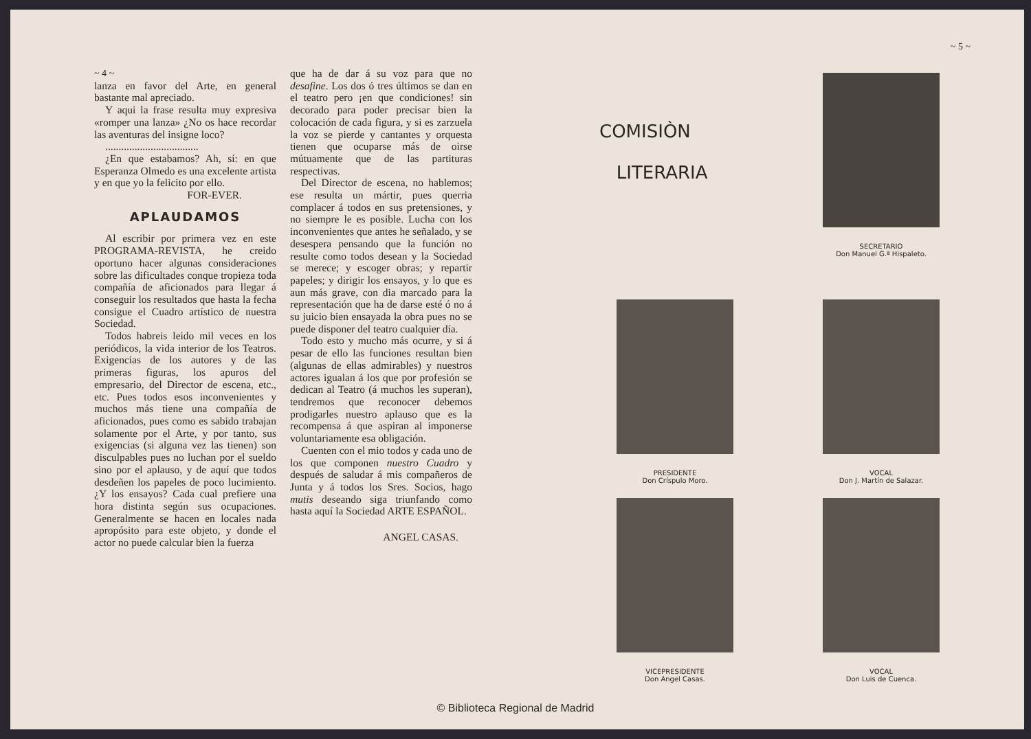~ 4 ~
lanza en favor del Arte, en general bastante mal apreciado.
Y aqui la frase resulta muy expresiva «romper una lanza» ¿No os hace recordar las aventuras del insigne loco?
...................................
¿En que estabamos? Ah, sí: en que Esperanza Olmedo es una excelente artista y en que yo la felicito por ello.
FOR-EVER.
APLAUDAMOS
Al escribir por primera vez en este PROGRAMA-REVISTA, he creido oportuno hacer algunas consideraciones sobre las dificultades conque tropieza toda compañía de aficionados para llegar á conseguir los resultados que hasta la fecha consigue el Cuadro artístico de nuestra Sociedad.
Todos habreis leido mil veces en los periódicos, la vida interior de los Teatros. Exigencias de los autores y de las primeras figuras, los apuros del empresario, del Director de escena, etc., etc. Pues todos esos inconvenientes y muchos más tiene una compañía de aficionados, pues como es sabido trabajan solamente por el Arte, y por tanto, sus exigencias (si alguna vez las tienen) son disculpables pues no luchan por el sueldo sino por el aplauso, y de aquí que todos desdeñen los papeles de poco lucimiento. ¿Y los ensayos? Cada cual prefiere una hora distinta según sus ocupaciones. Generalmente se hacen en locales nada apropósito para este objeto, y donde el actor no puede calcular bien la fuerza
que ha de dar á su voz para que no desafine. Los dos ó tres últimos se dan en el teatro pero ¡en que condiciones! sin decorado para poder precisar bien la colocación de cada figura, y si es zarzuela la voz se pierde y cantantes y orquesta tienen que ocuparse más de oirse mútuamente que de las partituras respectivas.
Del Director de escena, no hablemos; ese resulta un mártir, pues querria complacer á todos en sus pretensiones, y no siempre le es posible. Lucha con los inconvenientes que antes he señalado, y se desespera pensando que la función no resulte como todos desean y la Sociedad se merece; y escoger obras; y repartir papeles; y dirigir los ensayos, y lo que es aun más grave, con dia marcado para la representación que ha de darse esté ó no á su juicio bien ensayada la obra pues no se puede disponer del teatro cualquier día.
Todo esto y mucho más ocurre, y si á pesar de ello las funciones resultan bien (algunas de ellas admirables) y nuestros actores igualan á los que por profesión se dedican al Teatro (á muchos les superan), tendremos que reconocer debemos prodigarles nuestro aplauso que es la recompensa á que aspiran al imponerse voluntariamente esa obligación.
Cuenten con el mio todos y cada uno de los que componen nuestro Cuadro y después de saludar á mis compañeros de Junta y á todos los Sres. Socios, hago mutis deseando siga triunfando como hasta aquí la Sociedad ARTE ESPAÑOL.
ANGEL CASAS.
~ 5 ~
COMISIÒN
LITERARIA
SECRETARIO
Don Manuel G.ª Hispaleto.
PRESIDENTE
Don Críspulo Moro.
VOCAL
Don J. Martín de Salazar.
VICEPRESIDENTE
Don Angel Casas.
VOCAL
Don Luis de Cuenca.
© Biblioteca Regional de Madrid